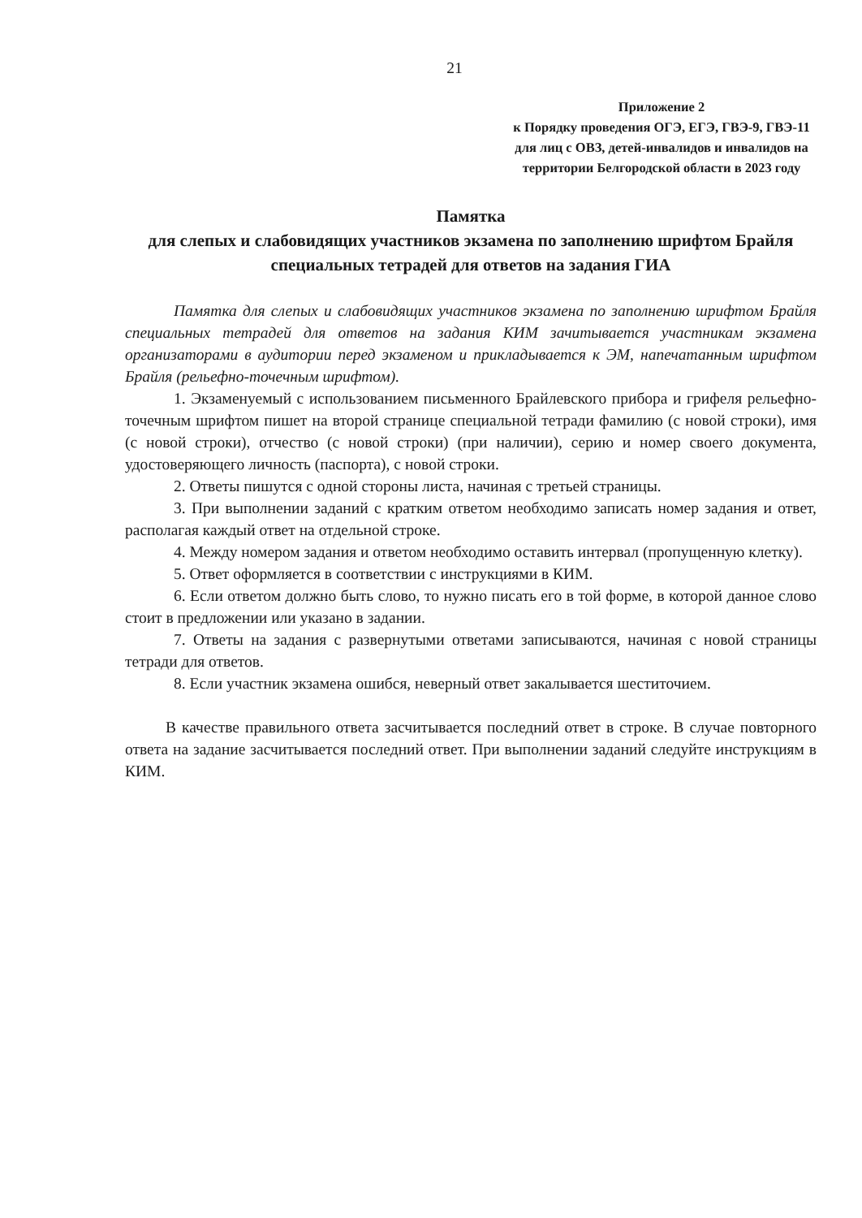21
Приложение 2
к Порядку проведения ОГЭ, ЕГЭ, ГВЭ-9, ГВЭ-11 для лиц с ОВЗ, детей-инвалидов и инвалидов на территории Белгородской области в 2023 году
Памятка
для слепых и слабовидящих участников экзамена по заполнению шрифтом Брайля специальных тетрадей для ответов на задания ГИА
Памятка для слепых и слабовидящих участников экзамена по заполнению шрифтом Брайля специальных тетрадей для ответов на задания КИМ зачитывается участникам экзамена организаторами в аудитории перед экзаменом и прикладывается к ЭМ, напечатанным шрифтом Брайля (рельефно-точечным шрифтом).
1. Экзаменуемый с использованием письменного Брайлевского прибора и грифеля рельефно-точечным шрифтом пишет на второй странице специальной тетради фамилию (с новой строки), имя (с новой строки), отчество (с новой строки) (при наличии), серию и номер своего документа, удостоверяющего личность (паспорта), с новой строки.
2. Ответы пишутся с одной стороны листа, начиная с третьей страницы.
3. При выполнении заданий с кратким ответом необходимо записать номер задания и ответ, располагая каждый ответ на отдельной строке.
4. Между номером задания и ответом необходимо оставить интервал (пропущенную клетку).
5. Ответ оформляется в соответствии с инструкциями в КИМ.
6. Если ответом должно быть слово, то нужно писать его в той форме, в которой данное слово стоит в предложении или указано в задании.
7. Ответы на задания с развернутыми ответами записываются, начиная с новой страницы тетради для ответов.
8. Если участник экзамена ошибся, неверный ответ закалывается шеститочием.
В качестве правильного ответа засчитывается последний ответ в строке. В случае повторного ответа на задание засчитывается последний ответ. При выполнении заданий следуйте инструкциям в КИМ.